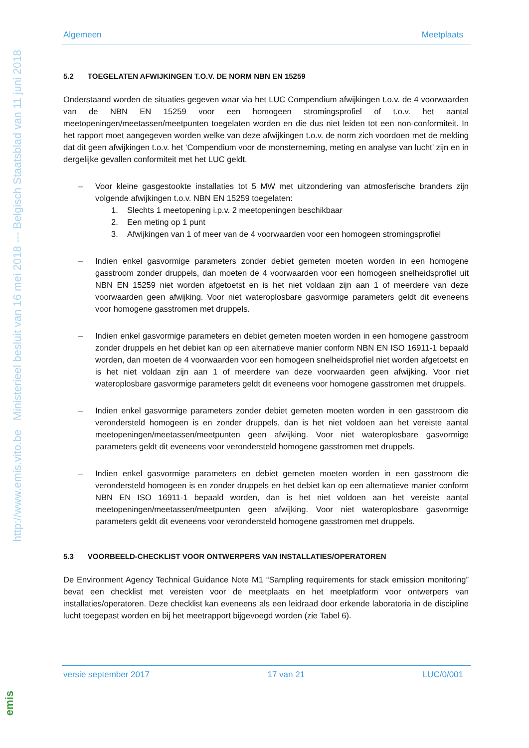http://www.emis.vito.be Ministerieel besluit van 16 mei 2018 --- Belgisch Staatsblad van 11 juni 2018
emis
Algemeen Meetplaats
5.2 TOEGELATEN AFWIJKINGEN T.O.V. DE NORM NBN EN 15259
Onderstaand worden de situaties gegeven waar via het LUC Compendium afwijkingen t.o.v. de 4 voorwaarden van de NBN EN 15259 voor een homogeen stromingsprofiel of t.o.v. het aantal meetopeningen/meetassen/meetpunten toegelaten worden en die dus niet leiden tot een non-conformiteit. In het rapport moet aangegeven worden welke van deze afwijkingen t.o.v. de norm zich voordoen met de melding dat dit geen afwijkingen t.o.v. het ‘Compendium voor de monsterneming, meting en analyse van lucht’ zijn en in dergelijke gevallen conformiteit met het LUC geldt.
– Voor kleine gasgestookte installaties tot 5 MW met uitzondering van atmosferische branders zijn volgende afwijkingen t.o.v. NBN EN 15259 toegelaten:
1. Slechts 1 meetopening i.p.v. 2 meetopeningen beschikbaar
2. Een meting op 1 punt
3. Afwijkingen van 1 of meer van de 4 voorwaarden voor een homogeen stromingsprofiel
– Indien enkel gasvormige parameters zonder debiet gemeten moeten worden in een homogene gasstroom zonder druppels, dan moeten de 4 voorwaarden voor een homogeen snelheidsprofiel uit NBN EN 15259 niet worden afgetoetst en is het niet voldaan zijn aan 1 of meerdere van deze voorwaarden geen afwijking. Voor niet wateroplosbare gasvormige parameters geldt dit eveneens voor homogene gasstromen met druppels.
– Indien enkel gasvormige parameters en debiet gemeten moeten worden in een homogene gasstroom zonder druppels en het debiet kan op een alternatieve manier conform NBN EN ISO 16911-1 bepaald worden, dan moeten de 4 voorwaarden voor een homogeen snelheidsprofiel niet worden afgetoetst en is het niet voldaan zijn aan 1 of meerdere van deze voorwaarden geen afwijking. Voor niet wateroplosbare gasvormige parameters geldt dit eveneens voor homogene gasstromen met druppels.
– Indien enkel gasvormige parameters zonder debiet gemeten moeten worden in een gasstroom die verondersteld homogeen is en zonder druppels, dan is het niet voldoen aan het vereiste aantal meetopeningen/meetassen/meetpunten geen afwijking. Voor niet wateroplosbare gasvormige parameters geldt dit eveneens voor verondersteld homogene gasstromen met druppels.
– Indien enkel gasvormige parameters en debiet gemeten moeten worden in een gasstroom die verondersteld homogeen is en zonder druppels en het debiet kan op een alternatieve manier conform NBN EN ISO 16911-1 bepaald worden, dan is het niet voldoen aan het vereiste aantal meetopeningen/meetassen/meetpunten geen afwijking. Voor niet wateroplosbare gasvormige parameters geldt dit eveneens voor verondersteld homogene gasstromen met druppels.
5.3 VOORBEELD-CHECKLIST VOOR ONTWERPERS VAN INSTALLATIES/OPERATOREN
De Environment Agency Technical Guidance Note M1 “Sampling requirements for stack emission monitoring” bevat een checklist met vereisten voor de meetplaats en het meetplatform voor ontwerpers van installaties/operatoren. Deze checklist kan eveneens als een leidraad door erkende laboratoria in de discipline lucht toegepast worden en bij het meetrapport bijgevoegd worden (zie Tabel 6).
versie september 2017 17 van 21 LUC/0/001